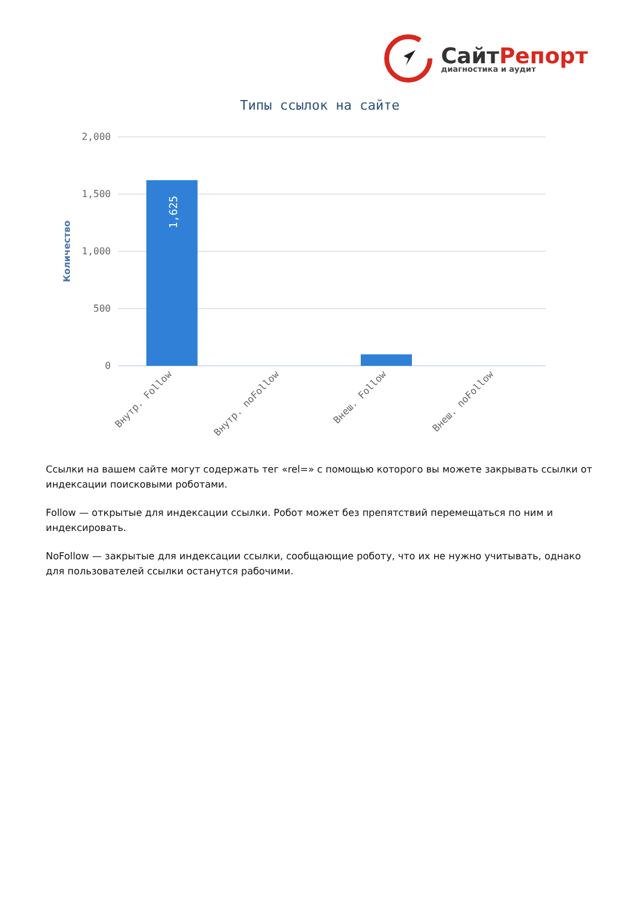СайтРепорт
диагностика и аудит
Типы ссылок на сайте
2,000
1,500
1,000
500
0
Количество
1,625
Внутр. Follow
Внутр. noFollow
Внеш. Follow
Внеш. noFollow
Ссылки на вашем сайте могут содержать тег «rel=» с помощью которого вы можете закрывать ссылки от индексации поисковыми роботами.
Follow — открытые для индексации ссылки. Робот может без препятствий перемещаться по ним и индексировать.
NoFollow — закрытые для индексации ссылки, сообщающие роботу, что их не нужно учитывать, однако для пользователей ссылки останутся рабочими.